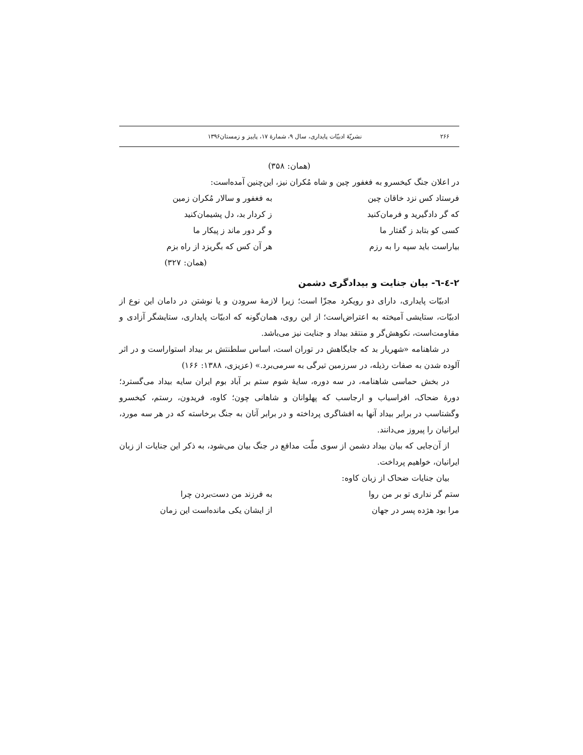۲۶۶ نشریّهٔ ادبیّات پایداری، سال ۹، شمارهٔ ۱۷، پاییز و زمستان۱۳۹۶
(همان: ۳۵۸)
در اعلان جنگ کیخسرو به فغفور چین و شاه مُکران نیز، این‌چنین آمده‌است:
فرستاد کس نزد خاقان چین به فغفور و سالار مُکران زمین
که گر دادگیرید و فرمان‌کنید ز کردار بد، دل پشیمان‌کنید
کسی کو بتابد ز گفتار ما و گر دور ماند ز پیکار ما
بیاراست باید سپه را به رزم هر آن کس که بگریزد از راه بزم
(همان: ۳۲۷)
۲-٤-٦- بیان جنایت و بیدادگری دشمن
ادبیّات پایداری، دارای دو رویکرد مجزّا است؛ زیرا لازمهٔ سرودن و یا نوشتن در دامان این نوع از ادبیّات، ستایشی آمیخته به اعتراض‌است؛ از این روی، همان‌گونه که ادبیّات پایداری، ستایشگر آزادی و مقاومت‌است، نکوهش‌گر و منتقد بیداد و جنایت نیز می‌باشد.
در شاهنامه «شهریار بد که جایگاهش در توران است، اساس سلطنتش بر بیداد استواراست و در اثر آلوده شدن به صفات رذیله، در سرزمین تیرگی به سرمی‌برد.» (عزیزی، ۱۳۸۸: ۱۶۶)
در بخش حماسی شاهنامه، در سه دوره، سایهٔ شوم ستم بر آباد بوم ایران سایه بیداد می‌گسترد؛ دورهٔ ضحاک، افراسیاب و ارجاسب که پهلوانان و شاهانی چون؛ کاوه، فریدون، رستم، کیخسرو وگشتاسب در برابر بیداد آنها به افشاگری پرداخته و در برابر آنان به جنگ برخاسته که در هر سه مورد، ایرانیان را پیروز می‌دانند.
از آن‌جایی که بیان بیداد دشمن از سوی ملّت مدافع در جنگ بیان می‌شود، به ذکر این جنایات از زبان ایرانیان، خواهیم پرداخت.
بیان جنایات ضحاک از زبان کاوه:
ستم گر نداری تو بر من روا به فرزند من دست‌بردن چرا
مرا بود هژده پسر در جهان از ایشان یکی مانده‌است این زمان